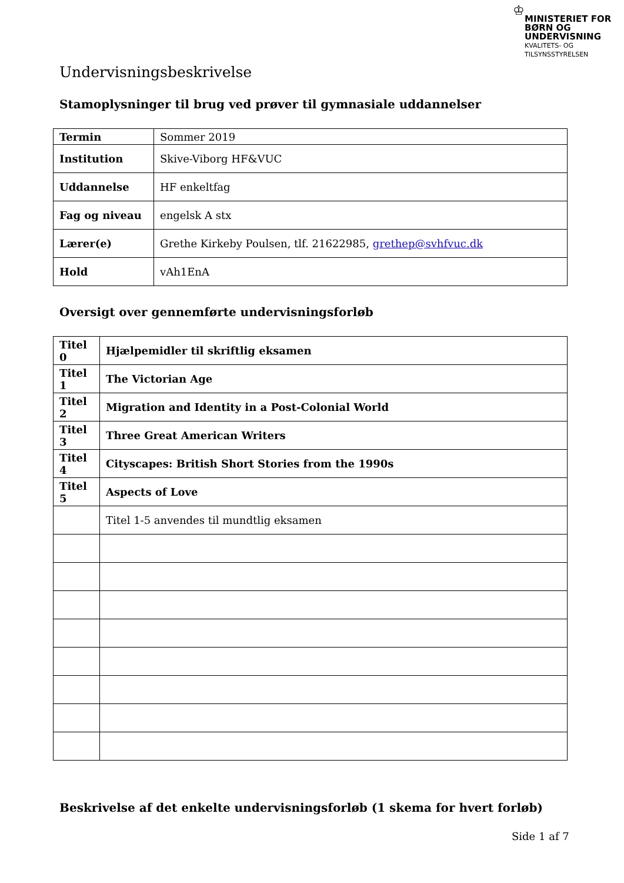♔
MINISTERIET FOR
BØRN OG
UNDERVISNING
KVALITETS- OG
TILSYNSSTYRELSEN
Undervisningsbeskrivelse
Stamoplysninger til brug ved prøver til gymnasiale uddannelser
| Termin | Sommer 2019 |
| Institution | Skive-Viborg HF&VUC |
| Uddannelse | HF enkeltfag |
| Fag og niveau | engelsk A stx |
| Lærer(e) | Grethe Kirkeby Poulsen, tlf. 21622985, grethep@svhfvuc.dk |
| Hold | vAh1EnA |
Oversigt over gennemførte undervisningsforløb
| Titel 0 | Hjælpemidler til skriftlig eksamen |
| Titel 1 | The Victorian Age |
| Titel 2 | Migration and Identity in a Post-Colonial World |
| Titel 3 | Three Great American Writers |
| Titel 4 | Cityscapes: British Short Stories from the 1990s |
| Titel 5 | Aspects of Love |
| | Titel 1-5 anvendes til mundtlig eksamen |
Beskrivelse af det enkelte undervisningsforløb (1 skema for hvert forløb)
Side 1 af 7